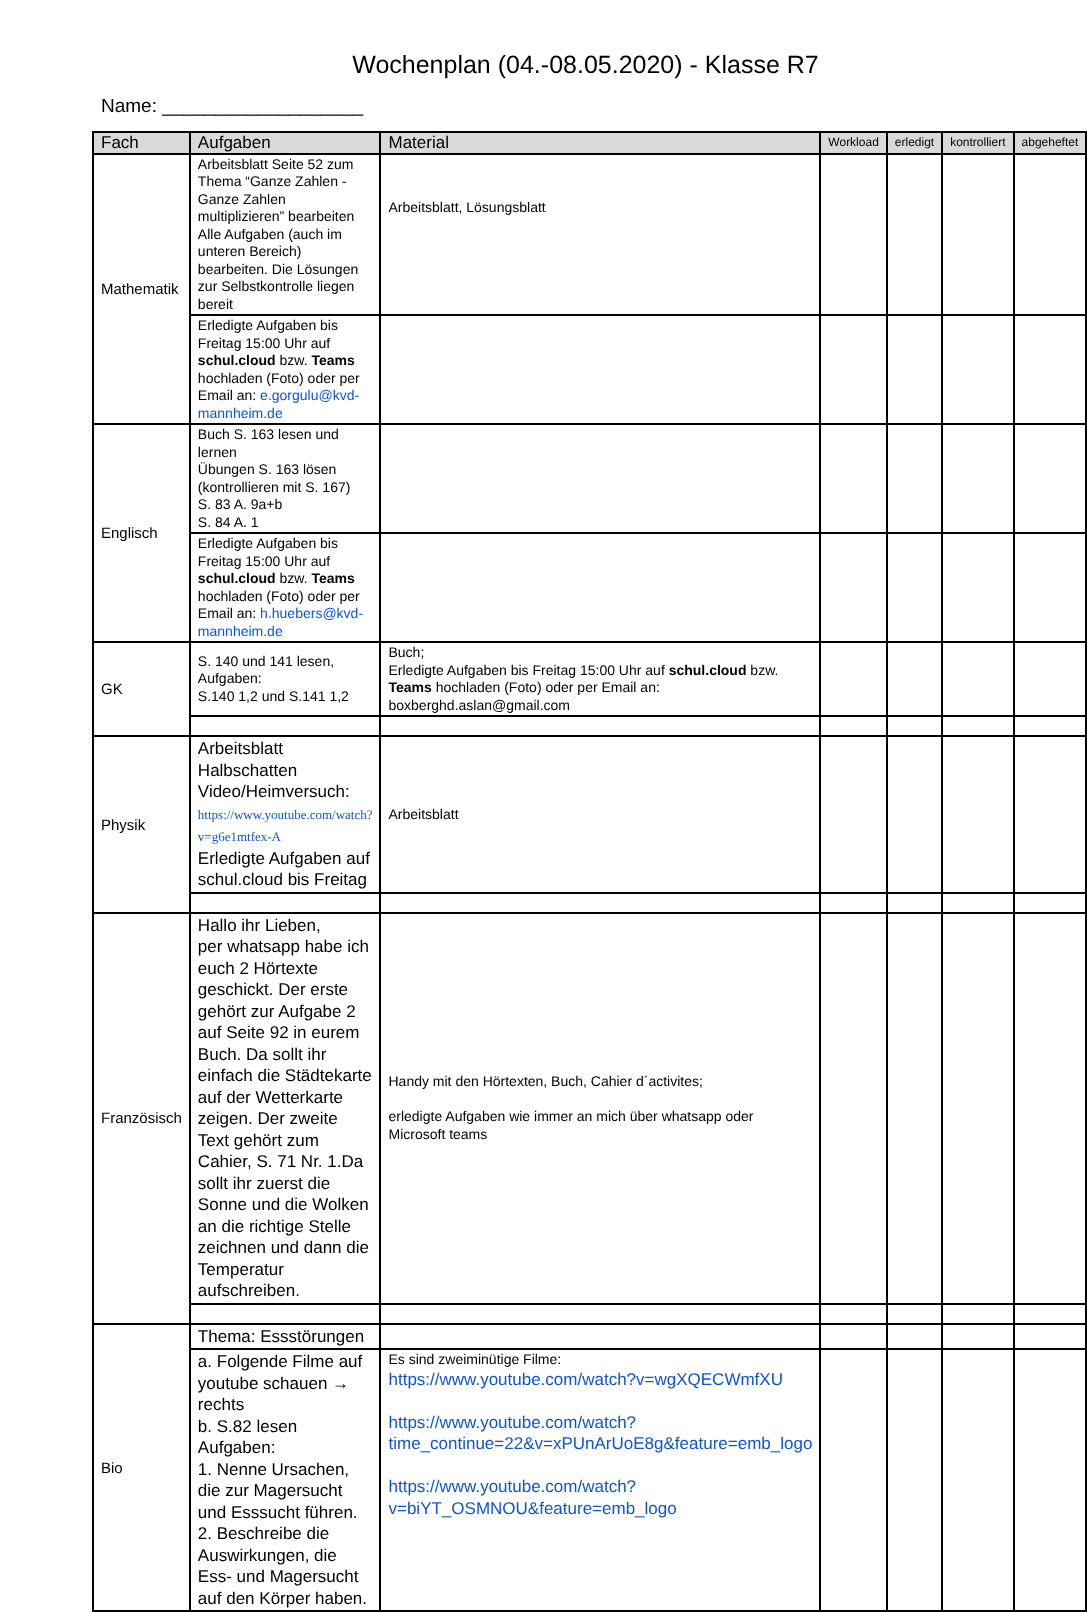Wochenplan (04.-08.05.2020) - Klasse R7
Name: ___________________
| Fach | Aufgaben | Material | Workload | erledigt | kontrolliert | abgeheftet |
| --- | --- | --- | --- | --- | --- | --- |
| Mathematik | Arbeitsblatt Seite 52 zum Thema “Ganze Zahlen - Ganze Zahlen multiplizieren” bearbeiten Alle Aufgaben (auch im unteren Bereich) bearbeiten. Die Lösungen zur Selbstkontrolle liegen bereit | Arbeitsblatt, Lösungsblatt | | | | |
| | Erledigte Aufgaben bis Freitag 15:00 Uhr auf schul.cloud bzw. Teams hochladen (Foto) oder per Email an: e.gorgulu@kvd-mannheim.de | | | | | |
| Englisch | Buch S. 163 lesen und lernen Übungen S. 163 lösen (kontrollieren mit S. 167) S. 83 A. 9a+b S. 84 A. 1 | | | | | |
| | Erledigte Aufgaben bis Freitag 15:00 Uhr auf schul.cloud bzw. Teams hochladen (Foto) oder per Email an: h.huebers@kvd-mannheim.de | | | | | |
| GK | S. 140 und 141 lesen, Aufgaben: S.140 1,2 und S.141 1,2 | Buch; Erledigte Aufgaben bis Freitag 15:00 Uhr auf schul.cloud bzw. Teams hochladen (Foto) oder per Email an: boxberghd.aslan@gmail.com | | | | |
| Physik | Arbeitsblatt Halbschatten Video/Heimversuch: https://www.youtube.com/watch?v=g6e1mtfex-A Erledigte Aufgaben auf schul.cloud bis Freitag | Arbeitsblatt | | | | |
| Französisch | Hallo ihr Lieben, per whatsapp habe ich euch 2 Hörtexte geschickt. Der erste gehört zur Aufgabe 2 auf Seite 92 in eurem Buch. Da sollt ihr einfach die Städtekarte auf der Wetterkarte zeigen. Der zweite Text gehört zum Cahier, S. 71 Nr. 1.Da sollt ihr zuerst die Sonne und die Wolken an die richtige Stelle zeichnen und dann die Temperatur aufschreiben. | Handy mit den Hörtexten, Buch, Cahier d´activites; erledigte Aufgaben wie immer an mich über whatsapp oder Microsoft teams | | | | |
| Bio | Thema: Essstörungen | | | | | |
| | a. Folgende Filme auf youtube schauen → rechts b. S.82 lesen Aufgaben: 1. Nenne Ursachen, die zur Magersucht und Esssucht führen. 2. Beschreibe die Auswirkungen, die Ess- und Magersucht auf den Körper haben. | Es sind zweiminütige Filme: https://www.youtube.com/watch?v=wgXQECWmfXU https://www.youtube.com/watch?time_continue=22&v=xPUnArUoE8g&feature=emb_logo https://www.youtube.com/watch?v=biYT_OSMNOU&feature=emb_logo | | | | |